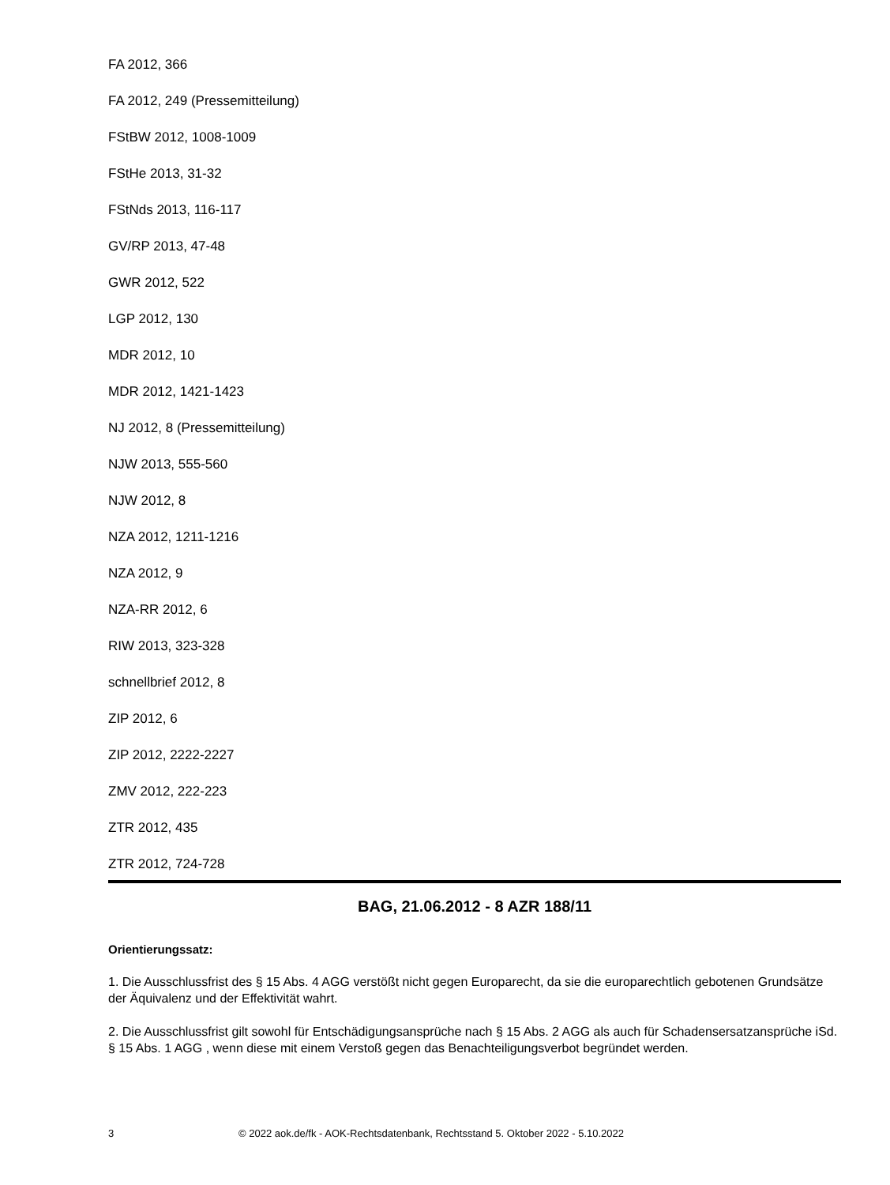FA 2012, 366
FA 2012, 249 (Pressemitteilung)
FStBW 2012, 1008-1009
FStHe 2013, 31-32
FStNds 2013, 116-117
GV/RP 2013, 47-48
GWR 2012, 522
LGP 2012, 130
MDR 2012, 10
MDR 2012, 1421-1423
NJ 2012, 8 (Pressemitteilung)
NJW 2013, 555-560
NJW 2012, 8
NZA 2012, 1211-1216
NZA 2012, 9
NZA-RR 2012, 6
RIW 2013, 323-328
schnellbrief 2012, 8
ZIP 2012, 6
ZIP 2012, 2222-2227
ZMV 2012, 222-223
ZTR 2012, 435
ZTR 2012, 724-728
BAG, 21.06.2012 - 8 AZR 188/11
Orientierungssatz:
1. Die Ausschlussfrist des § 15 Abs. 4 AGG verstößt nicht gegen Europarecht, da sie die europarechtlich gebotenen Grundsätze der Äquivalenz und der Effektivität wahrt.
2. Die Ausschlussfrist gilt sowohl für Entschädigungsansprüche nach § 15 Abs. 2 AGG als auch für Schadensersatzansprüche iSd. § 15 Abs. 1 AGG , wenn diese mit einem Verstoß gegen das Benachteiligungsverbot begründet werden.
3 © 2022 aok.de/fk - AOK-Rechtsdatenbank, Rechtsstand 5. Oktober 2022 - 5.10.2022